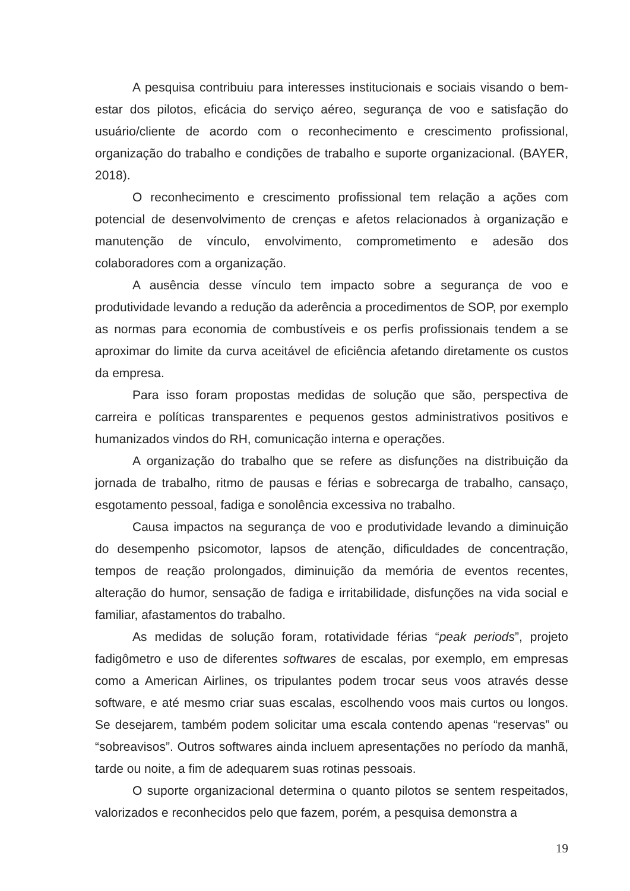A pesquisa contribuiu para interesses institucionais e sociais visando o bem-estar dos pilotos, eficácia do serviço aéreo, segurança de voo e satisfação do usuário/cliente de acordo com o reconhecimento e crescimento profissional, organização do trabalho e condições de trabalho e suporte organizacional. (BAYER, 2018).
O reconhecimento e crescimento profissional tem relação a ações com potencial de desenvolvimento de crenças e afetos relacionados à organização e manutenção de vínculo, envolvimento, comprometimento e adesão dos colaboradores com a organização.
A ausência desse vínculo tem impacto sobre a segurança de voo e produtividade levando a redução da aderência a procedimentos de SOP, por exemplo as normas para economia de combustíveis e os perfis profissionais tendem a se aproximar do limite da curva aceitável de eficiência afetando diretamente os custos da empresa.
Para isso foram propostas medidas de solução que são, perspectiva de carreira e políticas transparentes e pequenos gestos administrativos positivos e humanizados vindos do RH, comunicação interna e operações.
A organização do trabalho que se refere as disfunções na distribuição da jornada de trabalho, ritmo de pausas e férias e sobrecarga de trabalho, cansaço, esgotamento pessoal, fadiga e sonolência excessiva no trabalho.
Causa impactos na segurança de voo e produtividade levando a diminuição do desempenho psicomotor, lapsos de atenção, dificuldades de concentração, tempos de reação prolongados, diminuição da memória de eventos recentes, alteração do humor, sensação de fadiga e irritabilidade, disfunções na vida social e familiar, afastamentos do trabalho.
As medidas de solução foram, rotatividade férias “peak periods”, projeto fadigômetro e uso de diferentes softwares de escalas, por exemplo, em empresas como a American Airlines, os tripulantes podem trocar seus voos através desse software, e até mesmo criar suas escalas, escolhendo voos mais curtos ou longos. Se desejarem, também podem solicitar uma escala contendo apenas “reservas” ou “sobreavisos”. Outros softwares ainda incluem apresentações no período da manhã, tarde ou noite, a fim de adequarem suas rotinas pessoais.
O suporte organizacional determina o quanto pilotos se sentem respeitados, valorizados e reconhecidos pelo que fazem, porém, a pesquisa demonstra a
19